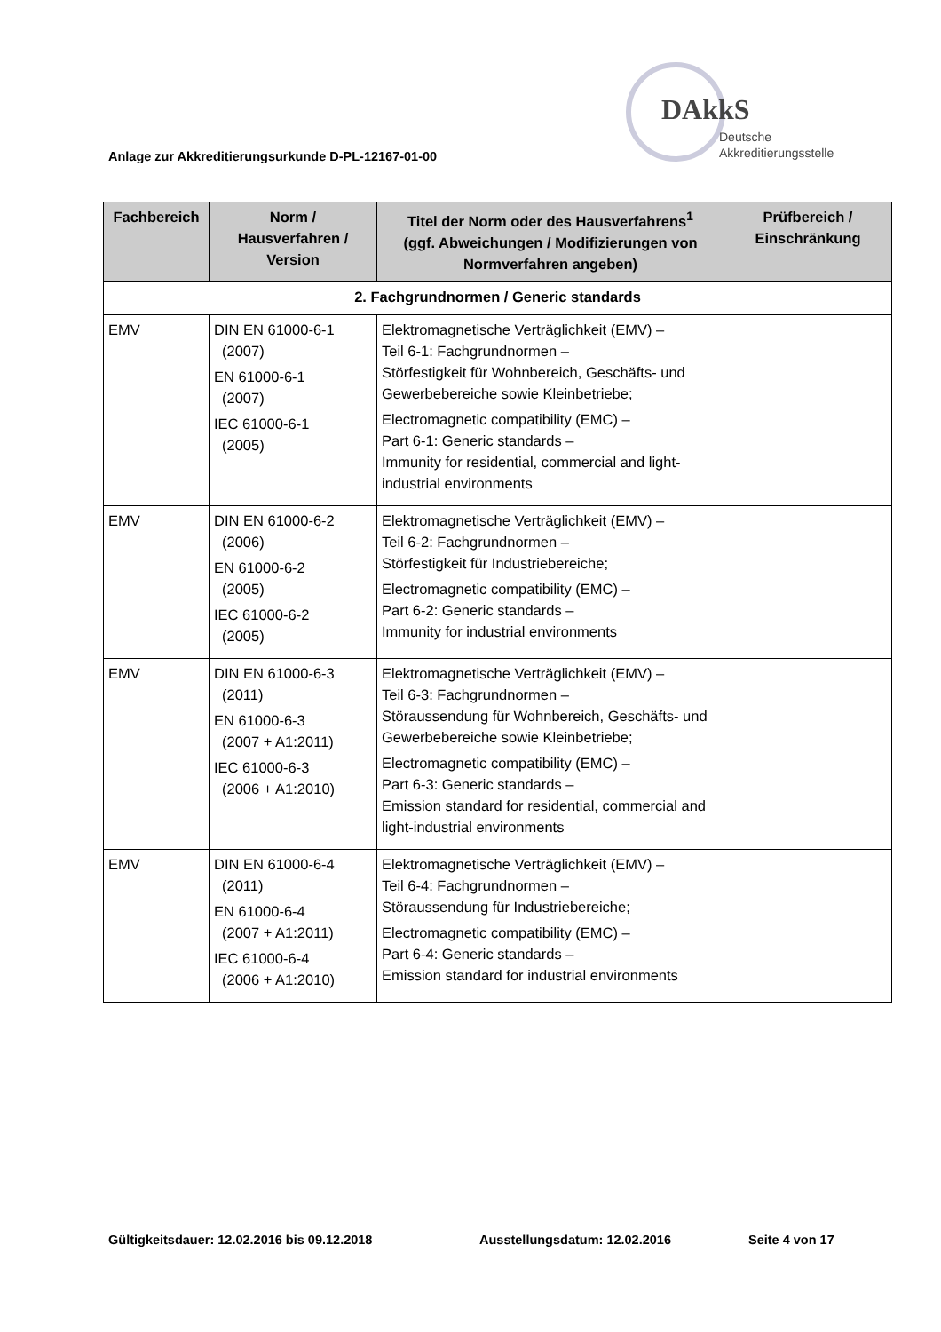Anlage zur Akkreditierungsurkunde D-PL-12167-01-00
DAkkS
Deutsche
Akkreditierungsstelle
| Fachbereich | Norm / Hausverfahren / Version | Titel der Norm oder des Hausverfahrens<sup>1</sup> (ggf. Abweichungen / Modifizierungen von Normverfahren angeben) | Prüfbereich / Einschränkung |
| --- | --- | --- | --- |
| 2. Fachgrundnormen / Generic standards | | | |
| EMV | DIN EN 61000-6-1 (2007) EN 61000-6-1 (2007) IEC 61000-6-1 (2005) | Elektromagnetische Verträglichkeit (EMV) – Teil 6-1: Fachgrundnormen – Störfestigkeit für Wohnbereich, Geschäfts- und Gewerbebereiche sowie Kleinbetriebe; Electromagnetic compatibility (EMC) – Part 6-1: Generic standards – Immunity for residential, commercial and light-industrial environments | |
| EMV | DIN EN 61000-6-2 (2006) EN 61000-6-2 (2005) IEC 61000-6-2 (2005) | Elektromagnetische Verträglichkeit (EMV) – Teil 6-2: Fachgrundnormen – Störfestigkeit für Industriebereiche; Electromagnetic compatibility (EMC) – Part 6-2: Generic standards – Immunity for industrial environments | |
| EMV | DIN EN 61000-6-3 (2011) EN 61000-6-3 (2007 + A1:2011) IEC 61000-6-3 (2006 + A1:2010) | Elektromagnetische Verträglichkeit (EMV) – Teil 6-3: Fachgrundnormen – Störaussendung für Wohnbereich, Geschäfts- und Gewerbebereiche sowie Kleinbetriebe; Electromagnetic compatibility (EMC) – Part 6-3: Generic standards – Emission standard for residential, commercial and light-industrial environments | |
| EMV | DIN EN 61000-6-4 (2011) EN 61000-6-4 (2007 + A1:2011) IEC 61000-6-4 (2006 + A1:2010) | Elektromagnetische Verträglichkeit (EMV) – Teil 6-4: Fachgrundnormen – Störaussendung für Industriebereiche; Electromagnetic compatibility (EMC) – Part 6-4: Generic standards – Emission standard for industrial environments | |
Gültigkeitsdauer: 12.02.2016 bis 09.12.2018 Ausstellungsdatum: 12.02.2016 Seite 4 von 17